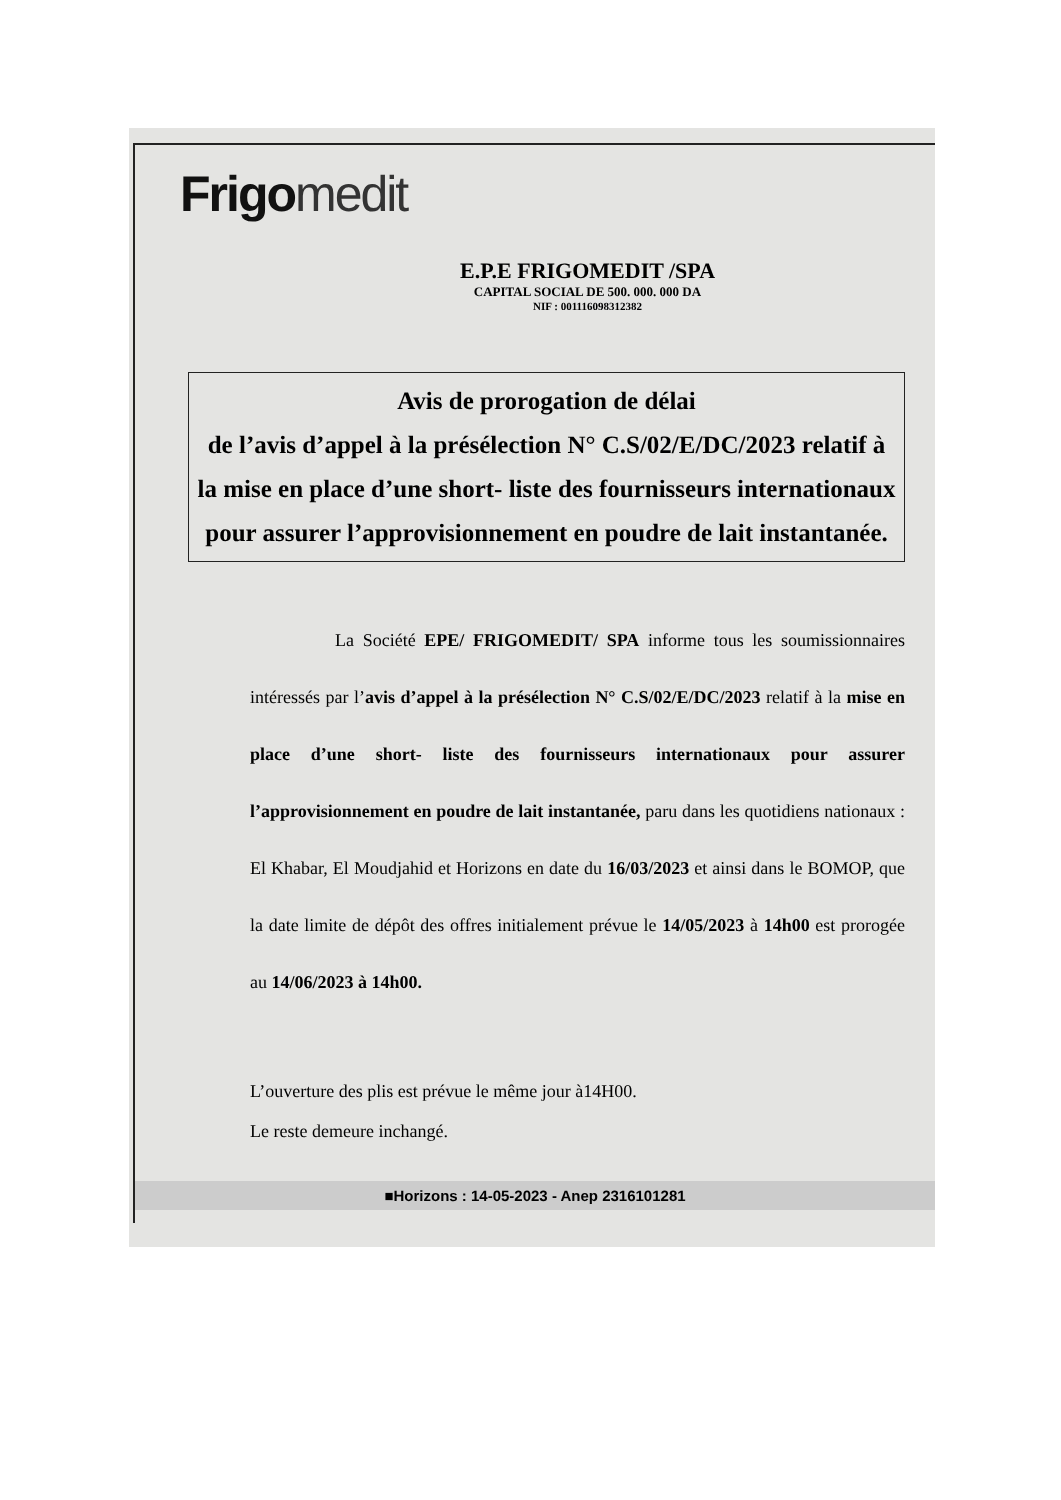Frigo medit
E.P.E FRIGOMEDIT /SPA
CAPITAL SOCIAL DE 500. 000. 000 DA
NIF : 001116098312382
Avis de prorogation de délai
de l’avis d’appel à la présélection N° C.S/02/E/DC/2023 relatif à la mise en place d’une short- liste des fournisseurs internationaux pour assurer l’approvisionnement en poudre de lait instantanée.
La Société EPE/ FRIGOMEDIT/ SPA informe tous les soumissionnaires intéressés par l’avis d’appel à la présélection N° C.S/02/E/DC/2023 relatif à la mise en place d’une short- liste des fournisseurs internationaux pour assurer l’approvisionnement en poudre de lait instantanée, paru dans les quotidiens nationaux : El Khabar, El Moudjahid et Horizons en date du 16/03/2023 et ainsi dans le BOMOP, que la date limite de dépôt des offres initialement prévue le 14/05/2023 à 14h00 est prorogée au 14/06/2023 à 14h00.
L’ouverture des plis est prévue le même jour à14H00.
Le reste demeure inchangé.
■Horizons : 14-05-2023 - Anep 2316101281